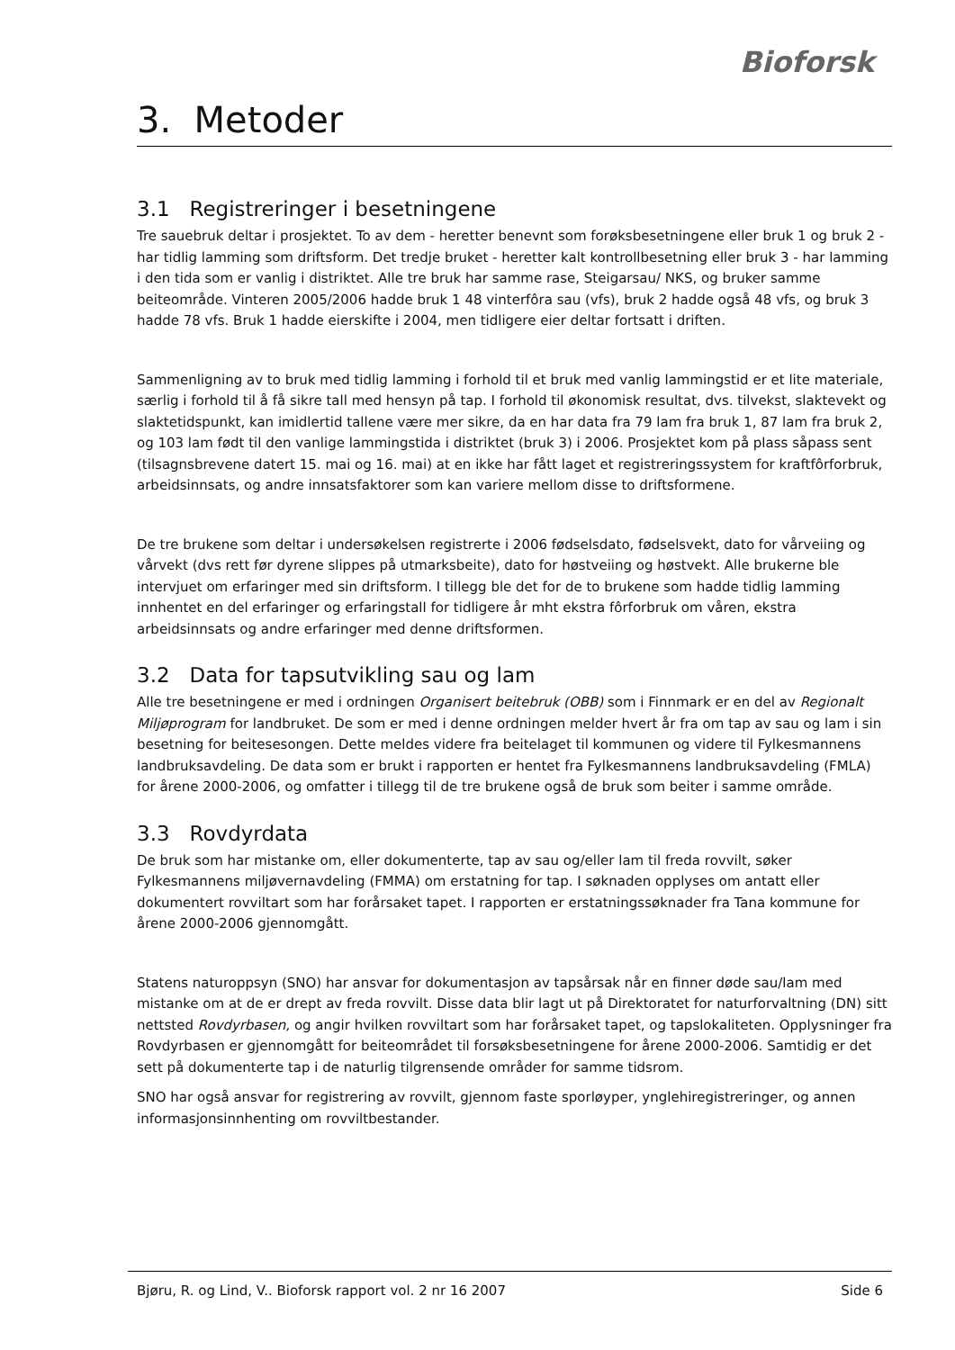Bioforsk
3. Metoder
3.1 Registreringer i besetningene
Tre sauebruk deltar i prosjektet. To av dem - heretter benevnt som forøksbesetningene eller bruk 1 og bruk 2 - har tidlig lamming som driftsform. Det tredje bruket - heretter kalt kontrollbesetning eller bruk 3 - har lamming i den tida som er vanlig i distriktet. Alle tre bruk har samme rase, Steigarsau/ NKS, og bruker samme beiteområde. Vinteren 2005/2006 hadde bruk 1 48 vinterfôra sau (vfs), bruk 2 hadde også 48 vfs, og bruk 3 hadde 78 vfs. Bruk 1 hadde eierskifte i 2004, men tidligere eier deltar fortsatt i driften.
Sammenligning av to bruk med tidlig lamming i forhold til et bruk med vanlig lammingstid er et lite materiale, særlig i forhold til å få sikre tall med hensyn på tap. I forhold til økonomisk resultat, dvs. tilvekst, slaktevekt og slaktetidspunkt, kan imidlertid tallene være mer sikre, da en har data fra 79 lam fra bruk 1, 87 lam fra bruk 2, og 103 lam født til den vanlige lammingstida i distriktet (bruk 3) i 2006. Prosjektet kom på plass såpass sent (tilsagnsbrevene datert 15. mai og 16. mai) at en ikke har fått laget et registreringssystem for kraftfôrforbruk, arbeidsinnsats, og andre innsatsfaktorer som kan variere mellom disse to driftsformene.
De tre brukene som deltar i undersøkelsen registrerte i 2006 fødselsdato, fødselsvekt, dato for vårveiing og vårvekt (dvs rett før dyrene slippes på utmarksbeite), dato for høstveiing og høstvekt. Alle brukerne ble intervjuet om erfaringer med sin driftsform. I tillegg ble det for de to brukene som hadde tidlig lamming innhentet en del erfaringer og erfaringstall for tidligere år mht ekstra fôrforbruk om våren, ekstra arbeidsinnsats og andre erfaringer med denne driftsformen.
3.2 Data for tapsutvikling sau og lam
Alle tre besetningene er med i ordningen Organisert beitebruk (OBB) som i Finnmark er en del av Regionalt Miljøprogram for landbruket. De som er med i denne ordningen melder hvert år fra om tap av sau og lam i sin besetning for beitesesongen. Dette meldes videre fra beitelaget til kommunen og videre til Fylkesmannens landbruksavdeling. De data som er brukt i rapporten er hentet fra Fylkesmannens landbruksavdeling (FMLA) for årene 2000-2006, og omfatter i tillegg til de tre brukene også de bruk som beiter i samme område.
3.3 Rovdyrdata
De bruk som har mistanke om, eller dokumenterte, tap av sau og/eller lam til freda rovvilt, søker Fylkesmannens miljøvernavdeling (FMMA) om erstatning for tap. I søknaden opplyses om antatt eller dokumentert rovviltart som har forårsaket tapet. I rapporten er erstatningssøknader fra Tana kommune for årene 2000-2006 gjennomgått.
Statens naturoppsyn (SNO) har ansvar for dokumentasjon av tapsårsak når en finner døde sau/lam med mistanke om at de er drept av freda rovvilt. Disse data blir lagt ut på Direktoratet for naturforvaltning (DN) sitt nettsted Rovdyrbasen, og angir hvilken rovviltart som har forårsaket tapet, og tapslokaliteten. Opplysninger fra Rovdyrbasen er gjennomgått for beiteområdet til forsøksbesetningene for årene 2000-2006. Samtidig er det sett på dokumenterte tap i de naturlig tilgrensende områder for samme tidsrom.
SNO har også ansvar for registrering av rovvilt, gjennom faste sporløyper, ynglehiregistreringer, og annen informasjonsinnhenting om rovviltbestander.
Bjøru, R. og Lind, V.. Bioforsk rapport vol. 2 nr 16 2007 Side 6